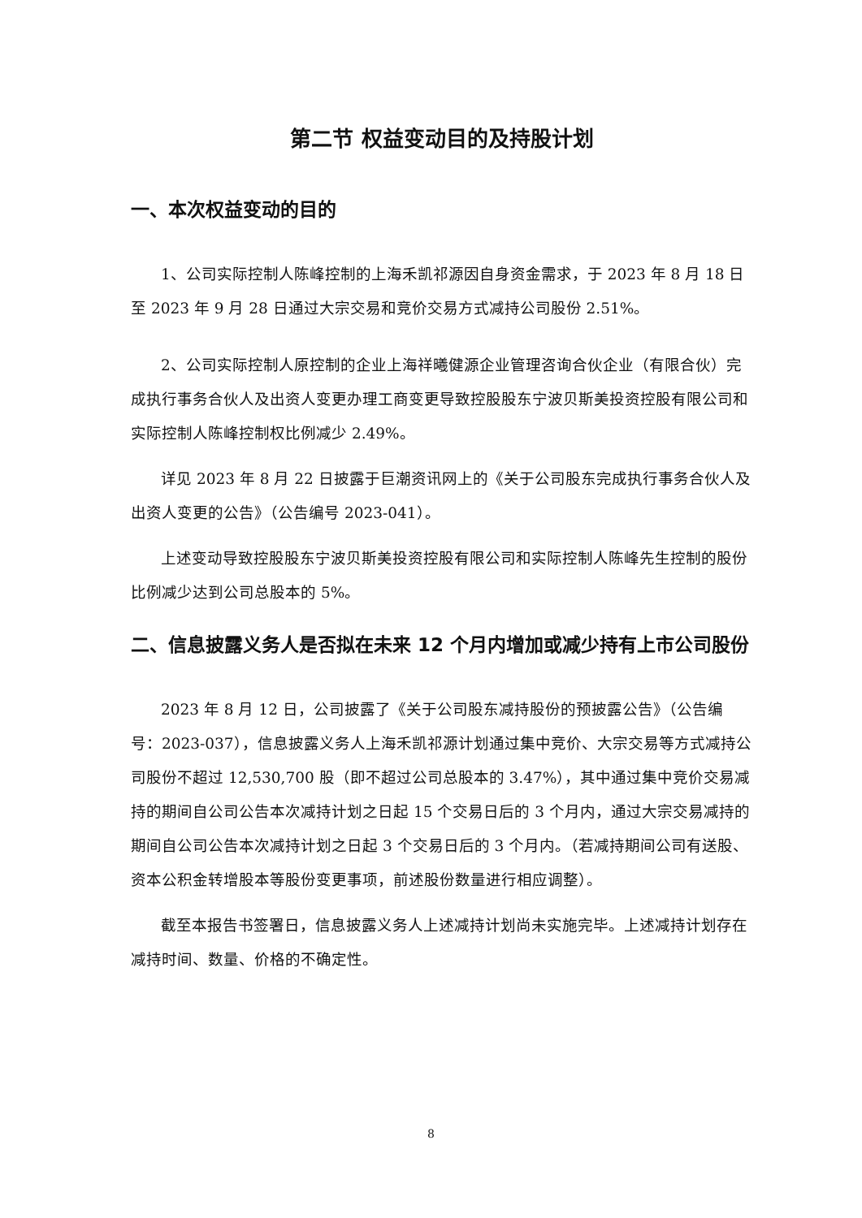第二节 权益变动目的及持股计划
一、本次权益变动的目的
1、公司实际控制人陈峰控制的上海禾凯祁源因自身资金需求，于 2023 年 8 月 18 日至 2023 年 9 月 28 日通过大宗交易和竞价交易方式减持公司股份 2.51%。
2、公司实际控制人原控制的企业上海祥曦健源企业管理咨询合伙企业（有限合伙）完成执行事务合伙人及出资人变更办理工商变更导致控股股东宁波贝斯美投资控股有限公司和实际控制人陈峰控制权比例减少 2.49%。
详见 2023 年 8 月 22 日披露于巨潮资讯网上的《关于公司股东完成执行事务合伙人及出资人变更的公告》（公告编号 2023-041）。
上述变动导致控股股东宁波贝斯美投资控股有限公司和实际控制人陈峰先生控制的股份比例减少达到公司总股本的 5%。
二、信息披露义务人是否拟在未来 12 个月内增加或减少持有上市公司股份
2023 年 8 月 12 日，公司披露了《关于公司股东减持股份的预披露公告》（公告编号：2023-037），信息披露义务人上海禾凯祁源计划通过集中竞价、大宗交易等方式减持公司股份不超过 12,530,700 股（即不超过公司总股本的 3.47%），其中通过集中竞价交易减持的期间自公司公告本次减持计划之日起 15 个交易日后的 3 个月内，通过大宗交易减持的期间自公司公告本次减持计划之日起 3 个交易日后的 3 个月内。（若减持期间公司有送股、资本公积金转增股本等股份变更事项，前述股份数量进行相应调整）。
截至本报告书签署日，信息披露义务人上述减持计划尚未实施完毕。上述减持计划存在减持时间、数量、价格的不确定性。
8